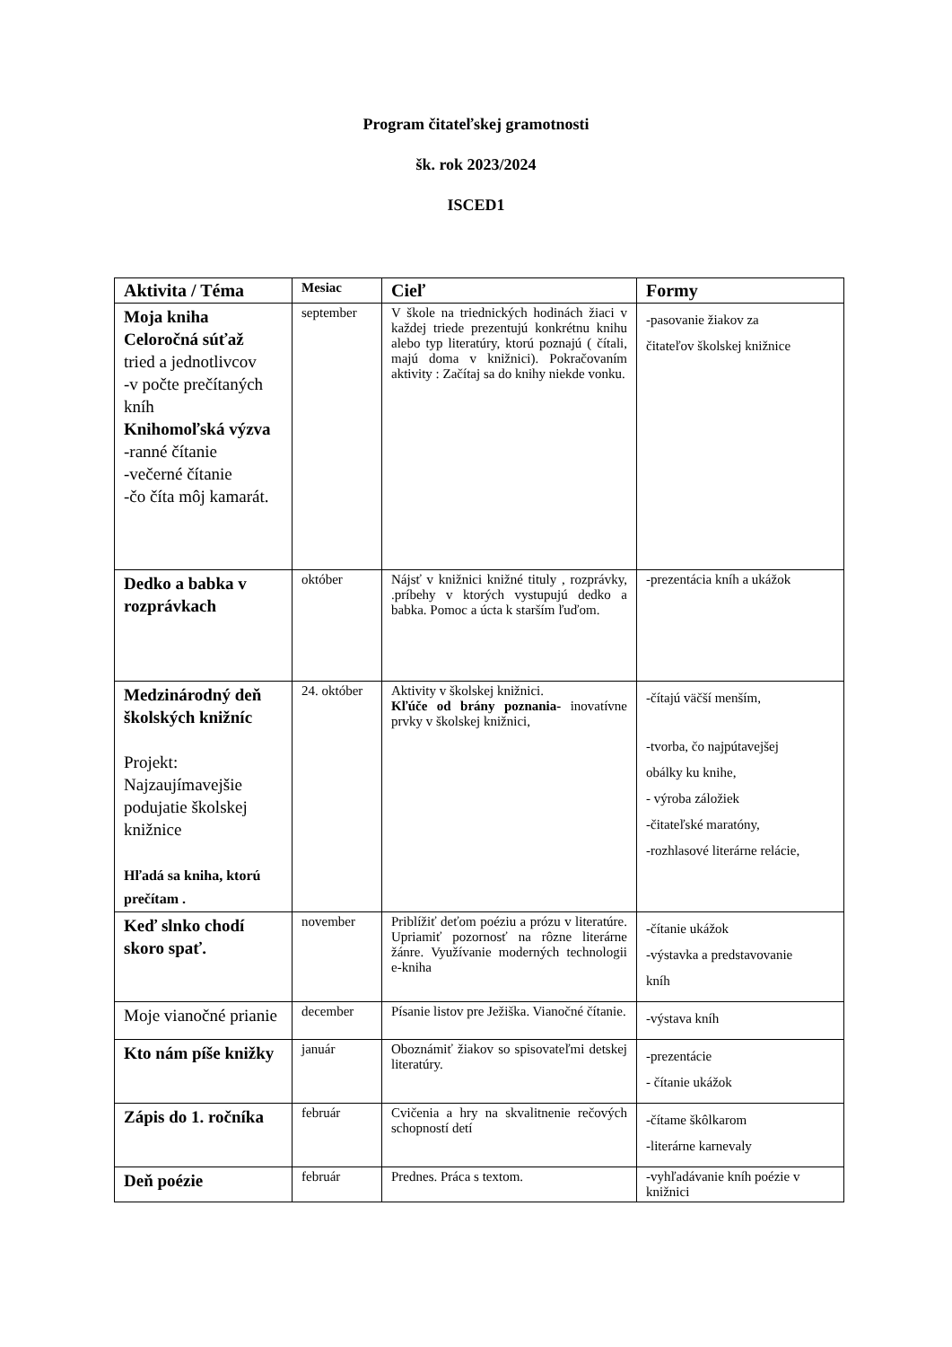Program čitateľskej gramotnosti
šk. rok 2023/2024
ISCED1
| Aktivita / Téma | Mesiac | Cieľ | Formy |
| --- | --- | --- | --- |
| Moja kniha Celoročná súťaž tried a jednotlivcov -v počte prečítaných kníh Knihomoľská výzva -ranné čítanie -večerné čítanie -čo číta môj kamarát. | september | V škole na triednických hodinách žiaci v každej triede prezentujú konkrétnu knihu alebo typ literatúry, ktorú poznajú ( čítali, majú doma v knižnici). Pokračovaním aktivity : Začítaj sa do knihy niekde vonku. | -pasovanie žiakov za čitateľov školskej knižnice |
| Dedko a babka v rozprávkach | október | Nájsť v knižnici knižné tituly , rozprávky, .príbehy v ktorých vystupujú dedko a babka. Pomoc a úcta k starším ľuďom. | -prezentácia kníh a ukážok |
| Medzinárodný deň školských knižníc Projekt: Najzaujímavejšie podujatie školskej knižnice Hľadá sa kniha, ktorú prečítam . | 24. október | Aktivity v školskej knižnici. Kľúče od brány poznania- inovatívne prvky v školskej knižnici, | -čítajú väčší menším, -tvorba, čo najpútavejšej obálky ku knihe, - výroba záložiek -čitateľské maratóny, -rozhlasové literárne relácie, |
| Keď slnko chodí skoro spať. | november | Priblížiť deťom poéziu a prózu v literatúre. Upriamiť pozornosť na rôzne literárne žánre. Využívanie moderných technologii e-kniha | -čítanie ukážok -výstavka a predstavovanie kníh |
| Moje vianočné prianie | december | Písanie listov pre Ježiška. Vianočné čítanie. | -výstava kníh |
| Kto nám píše knižky | január | Oboznámiť žiakov so spisovateľmi detskej literatúry. | -prezentácie - čítanie ukážok |
| Zápis do 1. ročníka | február | Cvičenia a hry na skvalitnenie rečových schopností detí | -čítame škôlkarom -literárne karnevaly |
| Deň poézie | február | Prednes. Práca s textom. | -vyhľadávanie kníh poézie v knižnici |